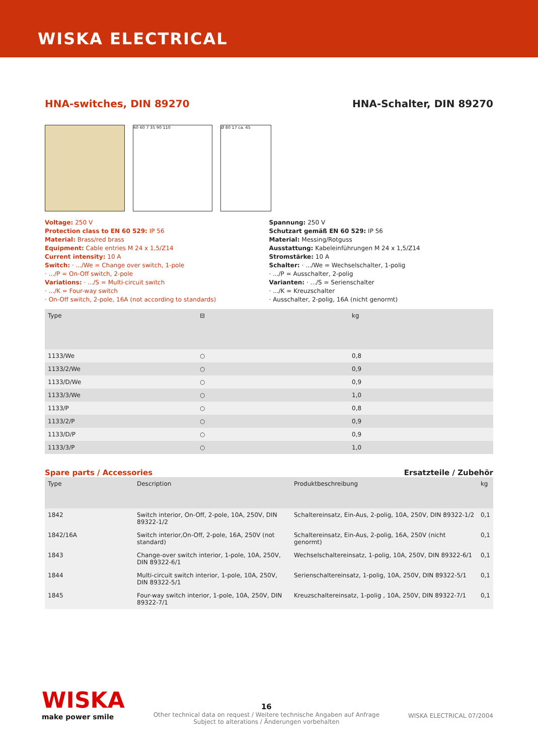WISKA ELECTRICAL
HNA-switches, DIN 89270 HNA-Schalter, DIN 89270
60 60 7 35 90 110 Ø 80 17 ca. 65
Voltage: 250 V
Protection class to EN 60 529: IP 56
Material: Brass/red brass
Equipment: Cable entries M 24 x 1,5/Z14
Current intensity: 10 A
Switch: · .../We = Change over switch, 1-pole
· .../P = On-Off switch, 2-pole
Variations: · .../S = Multi-circuit switch
· .../K = Four-way switch
· On-Off switch, 2-pole, 16A (not according to standards)
Spannung: 250 V
Schutzart gemäß EN 60 529: IP 56
Material: Messing/Rotguss
Ausstattung: Kabeleinführungen M 24 x 1,5/Z14
Stromstärke: 10 A
Schalter: · .../We = Wechselschalter, 1-polig
· .../P = Ausschalter, 2-polig
Varianten: · .../S = Serienschalter
· .../K = Kreuzschalter
· Ausschalter, 2-polig, 16A (nicht genormt)
| Type | ⊟ | kg |
| --- | --- | --- |
| 1133/We | ○ | 0,8 |
| 1133/2/We | ○ | 0,9 |
| 1133/D/We | ○ | 0,9 |
| 1133/3/We | ○ | 1,0 |
| 1133/P | ○ | 0,8 |
| 1133/2/P | ○ | 0,9 |
| 1133/D/P | ○ | 0,9 |
| 1133/3/P | ○ | 1,0 |
Spare parts / Accessories Ersatzteile / Zubehör
| Type | Description | Produktbeschreibung | kg |
| --- | --- | --- | --- |
| 1842 | Switch interior, On-Off, 2-pole, 10A, 250V, DIN 89322-1/2 | Schaltereinsatz, Ein-Aus, 2-polig, 10A, 250V, DIN 89322-1/2 | 0,1 |
| 1842/16A | Switch interior,On-Off, 2-pole, 16A, 250V (not standard) | Schaltereinsatz, Ein-Aus, 2-polig, 16A, 250V (nicht genormt) | 0,1 |
| 1843 | Change-over switch interior, 1-pole, 10A, 250V, DIN 89322-6/1 | Wechselschaltereinsatz, 1-polig, 10A, 250V, DIN 89322-6/1 | 0,1 |
| 1844 | Multi-circuit switch interior, 1-pole, 10A, 250V, DIN 89322-5/1 | Serienschaltereinsatz, 1-polig, 10A, 250V, DIN 89322-5/1 | 0,1 |
| 1845 | Four-way switch interior, 1-pole, 10A, 250V, DIN 89322-7/1 | Kreuzschaltereinsatz, 1-polig , 10A, 250V, DIN 89322-7/1 | 0,1 |
WISKA
make power smile
16
Other technical data on request / Weitere technische Angaben auf Anfrage
Subject to alterations / Änderungen vorbehalten
WISKA ELECTRICAL 07/2004